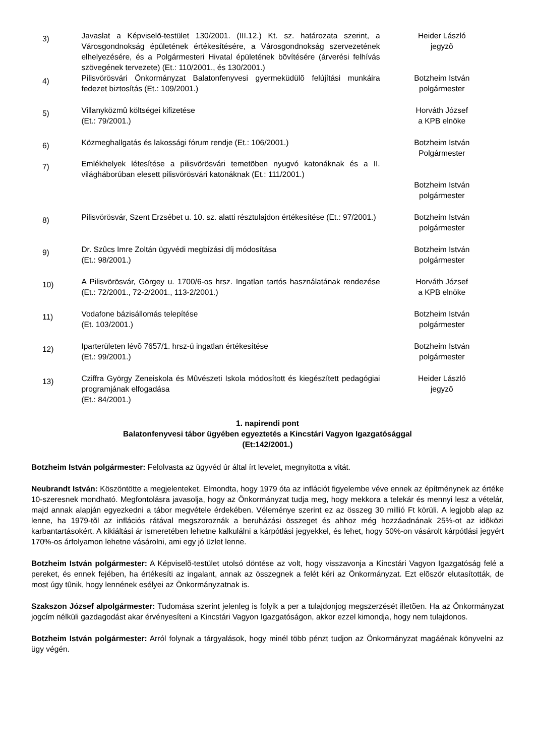| 3) | Javaslat a Képviselõ-testület 130/2001. (III.12.) Kt. sz. határozata szerint, a Városgondnokság épületének értékesítésére, a Városgondnokság szervezetének elhelyezésére, és a Polgármesteri Hivatal épületének bõvítésére (árverési felhívás szövegének tervezete) (Et.: 110/2001., és 130/2001.) | Heider László jegyzõ |
| 4) | Pilisvörösvári Önkormányzat Balatonfenyvesi gyermeküdülõ felújítási munkáira fedezet biztosítás (Et.: 109/2001.) | Botzheim István polgármester |
| 5) | Villanyközmû költségei kifizetése (Et.: 79/2001.) | Horváth József a KPB elnöke |
| 6) | Közmeghallgatás és lakossági fórum rendje (Et.: 106/2001.) | Botzheim István Polgármester |
| 7) | Emlékhelyek létesítése a pilisvörösvári temetõben nyugvó katonáknak és a II. világháborúban elesett pilisvörösvári katonáknak (Et.: 111/2001.) | Botzheim István polgármester |
| 8) | Pilisvörösvár, Szent Erzsébet u. 10. sz. alatti résztulajdon értékesítése (Et.: 97/2001.) | Botzheim István polgármester |
| 9) | Dr. Szûcs Imre Zoltán ügyvédi megbízási díj módosítása (Et.: 98/2001.) | Botzheim István polgármester |
| 10) | A Pilisvörösvár, Görgey u. 1700/6-os hrsz. Ingatlan tartós használatának rendezése (Et.: 72/2001., 72-2/2001., 113-2/2001.) | Horváth József a KPB elnöke |
| 11) | Vodafone bázisállomás telepítése (Et. 103/2001.) | Botzheim István polgármester |
| 12) | Iparterületen lévõ 7657/1. hrsz-ú ingatlan értékesítése (Et.: 99/2001.) | Botzheim István polgármester |
| 13) | Cziffra György Zeneiskola és Mûvészeti Iskola módosított és kiegészített pedagógiai programjának elfogadása (Et.: 84/2001.) | Heider László jegyzõ |
1. napirendi pont
Balatonfenyvesi tábor ügyében egyeztetés a Kincstári Vagyon Igazgatósággal
(Et:142/2001.)
Botzheim István polgármester: Felolvasta az ügyvéd úr által írt levelet, megnyitotta a vitát.
Neubrandt István: Köszöntötte a megjelenteket. Elmondta, hogy 1979 óta az inflációt figyelembe véve ennek az építménynek az értéke 10-szeresnek mondható. Megfontolásra javasolja, hogy az Önkormányzat tudja meg, hogy mekkora a telekár és mennyi lesz a vételár, majd annak alapján egyezkedni a tábor megvétele érdekében. Véleménye szerint ez az összeg 30 millió Ft körüli. A legjobb alap az lenne, ha 1979-tõl az inflációs rátával megszoroznák a beruházási összeget és ahhoz még hozzáadnának 25%-ot az idõközi karbantartásokért. A kikiáltási ár ismeretében lehetne kalkulálni a kárpótlási jegyekkel, és lehet, hogy 50%-on vásárolt kárpótlási jegyért 170%-os árfolyamon lehetne vásárolni, ami egy jó üzlet lenne.
Botzheim István polgármester: A Képviselõ-testület utolsó döntése az volt, hogy visszavonja a Kincstári Vagyon Igazgatóság felé a pereket, és ennek fejében, ha értékesíti az ingalant, annak az összegnek a felét kéri az Önkormányzat. Ezt elõször elutasították, de most úgy tûnik, hogy lennének esélyei az Önkormányzatnak is.
Szakszon József alpolgármester: Tudomása szerint jelenleg is folyik a per a tulajdonjog megszerzését illetõen. Ha az Önkormányzat jogcím nélküli gazdagodást akar érvényesíteni a Kincstári Vagyon Igazgatóságon, akkor ezzel kimondja, hogy nem tulajdonos.
Botzheim István polgármester: Arról folynak a tárgyalások, hogy minél több pénzt tudjon az Önkormányzat magáénak könyvelni az ügy végén.